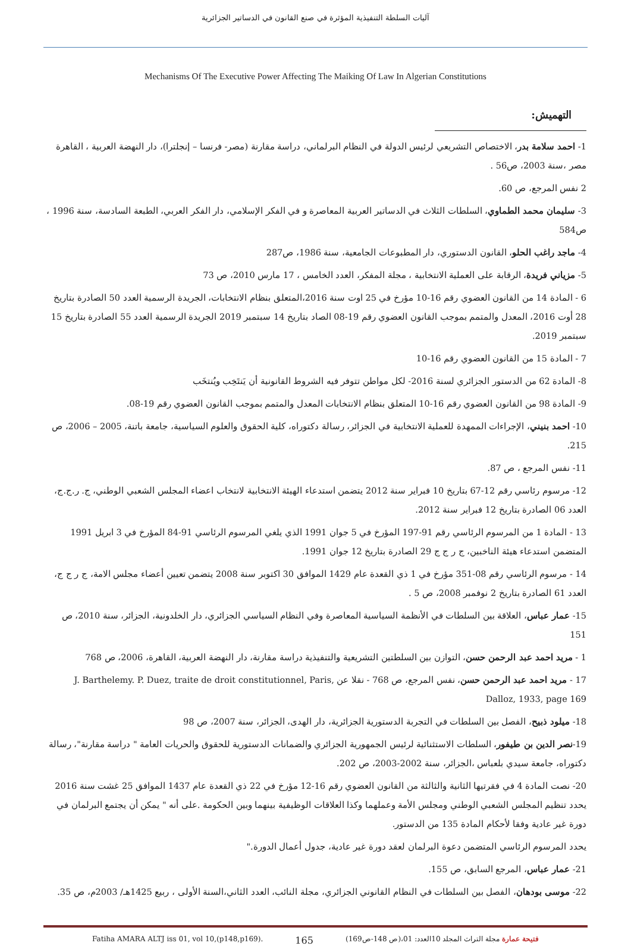آليات السلطة التنفيذية المؤثرة في صنع القانون في الدساتير الجزائرية
Mechanisms Of The Executive Power Affecting The Maiking Of Law In Algerian Constitutions
التهميش:
1- احمد سلامة بدر، الاختصاص التشريعي لرئيس الدولة في النظام البرلماني، دراسة مقارنة (مصر- فرنسا – إنجلترا)، دار النهضة العربية ، القاهرة مصر ،سنة 2003، ص56 .
2 نفس المرجع، ص 60.
3- سليمان محمد الطماوي، السلطات الثلاث في الدساتير العربية المعاصرة و في الفكر الإسلامي، دار الفكر العربي، الطبعة السادسة، سنة 1996 ، ص584
4- ماجد راغب الحلو، القانون الدستوري، دار المطبوعات الجامعية، سنة 1986، ص287
5- مزياني فريدة، الرقابة على العملية الانتخابية ، مجلة المفكر، العدد الخامس ، 17 مارس 2010، ص 73
6 - المادة 14 من القانون العضوي رقم 16-10 مؤرخ في 25 اوت سنة 2016،المتعلق بنظام الانتخابات، الجريدة الرسمية العدد 50 الصادرة بتاريخ 28 أوت 2016، المعدل والمتمم بموجب القانون العضوي رقم 19-08 الصاد بتاريخ 14 سبتمبر 2019 الجريدة الرسمية العدد 55 الصادرة بتاريخ 15 سبتمبر 2019.
7 - المادة 15 من القانون العضوي رقم 16-10
8- المادة 62 من الدستور الجزائري لسنة 2016- لكل مواطن تتوفر فيه الشروط القانونية أن يَنتَخِب ويُنتخَب
9- المادة 98 من القانون العضوي رقم 16-10 المتعلق بنظام الانتخابات المعدل والمتمم بموجب القانون العضوي رقم 19-08.
10- احمد بنيني، الإجراءات الممهدة للعملية الانتخابية في الجزائر، رسالة دكتوراه، كلية الحقوق والعلوم السياسية، جامعة باتنة، 2005 – 2006، ص 215.
11- نفس المرجع ، ص 87.
12- مرسوم رئاسي رقم 12-67 بتاريخ 10 فبراير سنة 2012 يتضمن استدعاء الهيئة الانتخابية لانتخاب اعضاء المجلس الشعبي الوطني، ج. ر.ج.ج، العدد 06 الصادرة بتاريخ 12 فبراير سنة 2012.
13 - المادة 1 من المرسوم الرئاسي رقم 91-197 المؤرخ في 5 جوان 1991 الذي يلغي المرسوم الرئاسي 91-84 المؤرخ في 3 ابريل 1991 المتضمن استدعاء هيئة الناخبين، ج ر ج ج 29 الصادرة بتاريخ 12 جوان 1991.
14 - مرسوم الرئاسي رقم 08-351 مؤرخ في 1 ذي القعدة عام 1429 الموافق 30 اكتوبر سنة 2008 يتضمن تعيين أعضاء مجلس الامة، ج ر ج ج، العدد 61 الصادرة بتاريخ 2 نوفمبر 2008، ص 5 .
15- عمار عباس، العلاقة بين السلطات في الأنظمة السياسية المعاصرة وفي النظام السياسي الجزائري، دار الخلدونية، الجزائر، سنة 2010، ص 151
1 - مريد احمد عبد الرحمن حسن، التوازن بين السلطتين التشريعية والتنفيذية دراسة مقارنة، دار النهضة العربية، القاهرة، 2006، ص 768
17 - مريد احمد عبد الرحمن حسن، نفس المرجع، ص 768 - نقلا عن J. Barthelemy. P. Duez, traite de droit constitutionnel, Paris, Dalloz, 1933, page 169
18- ميلود ذبيح، الفصل بين السلطات في التجربة الدستورية الجزائرية، دار الهدى، الجزائر، سنة 2007، ص 98
19-نصر الدين بن طيفور، السلطات الاستثنائية لرئيس الجمهورية الجزائري والضمانات الدستورية للحقوق والحريات العامة " دراسة مقارنة"، رسالة دكتوراه، جامعة سيدي بلعباس ،الجزائر، سنة 2002-2003، ص 202.
20- نصت المادة 4 في فقرتيها الثانية والثالثة من القانون العضوي رقم 16-12 مؤرخ في 22 ذي القعدة عام 1437 الموافق 25 غشت سنة 2016 يحدد تنظيم المجلس الشعبي الوطني ومجلس الأمة وعملهما وكذا العلاقات الوظيفية بينهما وبين الحكومة .على أنه " يمكن أن يجتمع البرلمان في دورة غير عادية وفقا لأحكام المادة 135 من الدستور.
يحدد المرسوم الرئاسي المتضمن دعوة البرلمان لعقد دورة غير عادية، جدول أعمال الدورة."
21- عمار عباس، المرجع السابق، ص 155.
22- موسى بودهان، الفصل بين السلطات في النظام القانوني الجزائري، مجلة النائب، العدد الثاني،السنة الأولى ، ربيع 1425هـ/ 2003م، ص 35.
Fatiha AMARA ALTJ iss 01, vol 10,(p148,p169). 165 فتيحة عمارة مجلة التراث المجلد 10العدد: 01،(ص 148-ص169)